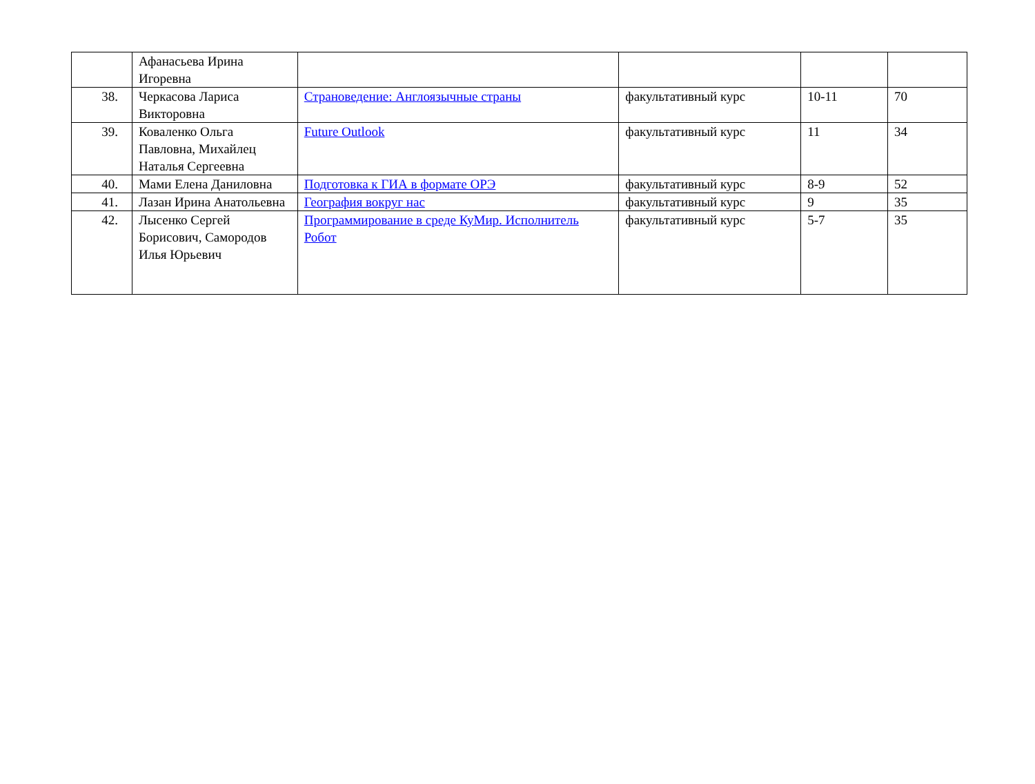| | Афанасьева Ирина Игоревна | | | | |
| 38. | Черкасова Лариса Викторовна | Страноведение: Англоязычные страны | факультативный курс | 10-11 | 70 |
| 39. | Коваленко Ольга Павловна, Михайлец Наталья Сергеевна | Future Outlook | факультативный курс | 11 | 34 |
| 40. | Мами Елена Даниловна | Подготовка к ГИА в формате ОРЭ | факультативный курс | 8-9 | 52 |
| 41. | Лазан Ирина Анатольевна | География вокруг нас | факультативный курс | 9 | 35 |
| 42. | Лысенко Сергей Борисович, Самородов Илья Юрьевич | Программирование в среде КуМир. Исполнитель Робот | факультативный курс | 5-7 | 35 |